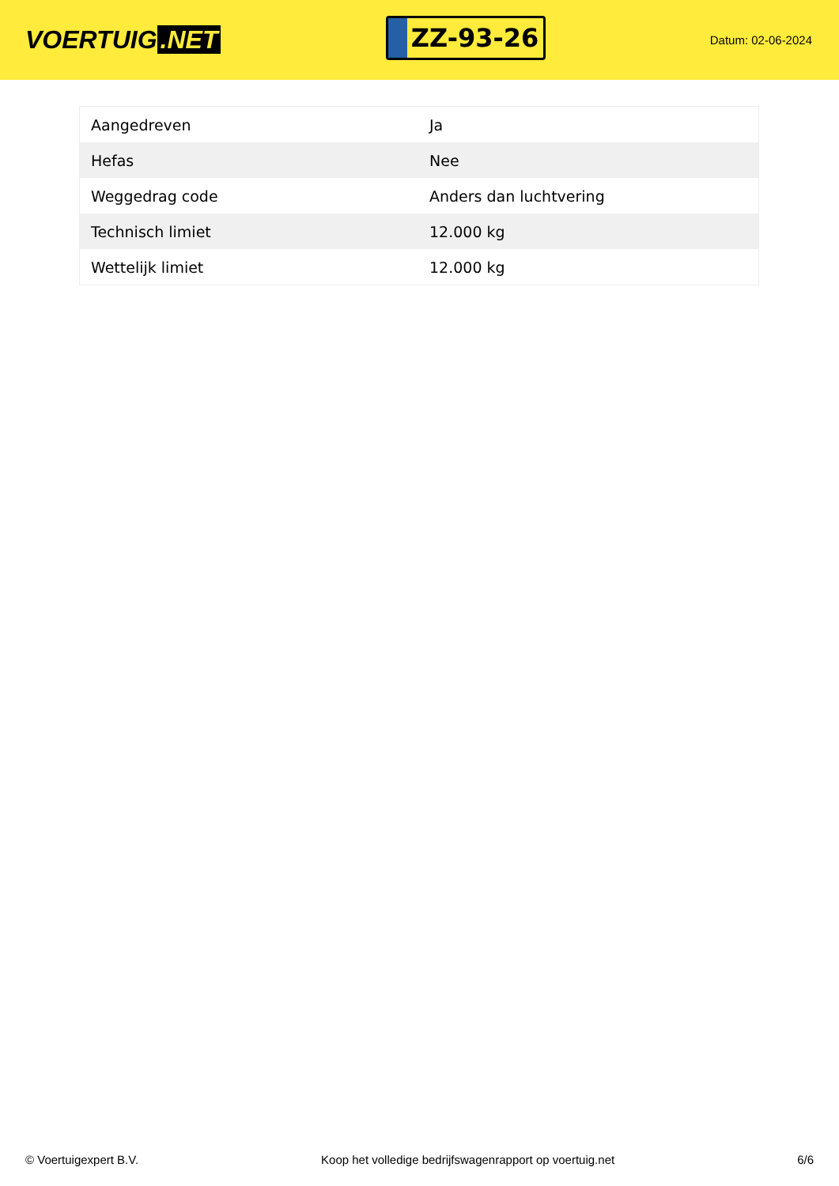VOERTUIG.NET
ZZ-93-26
Datum: 02-06-2024
| Aangedreven | Ja |
| Hefas | Nee |
| Weggedrag code | Anders dan luchtvering |
| Technisch limiet | 12.000 kg |
| Wettelijk limiet | 12.000 kg |
© Voertuigexpert B.V. Koop het volledige bedrijfswagenrapport op voertuig.net 6/6